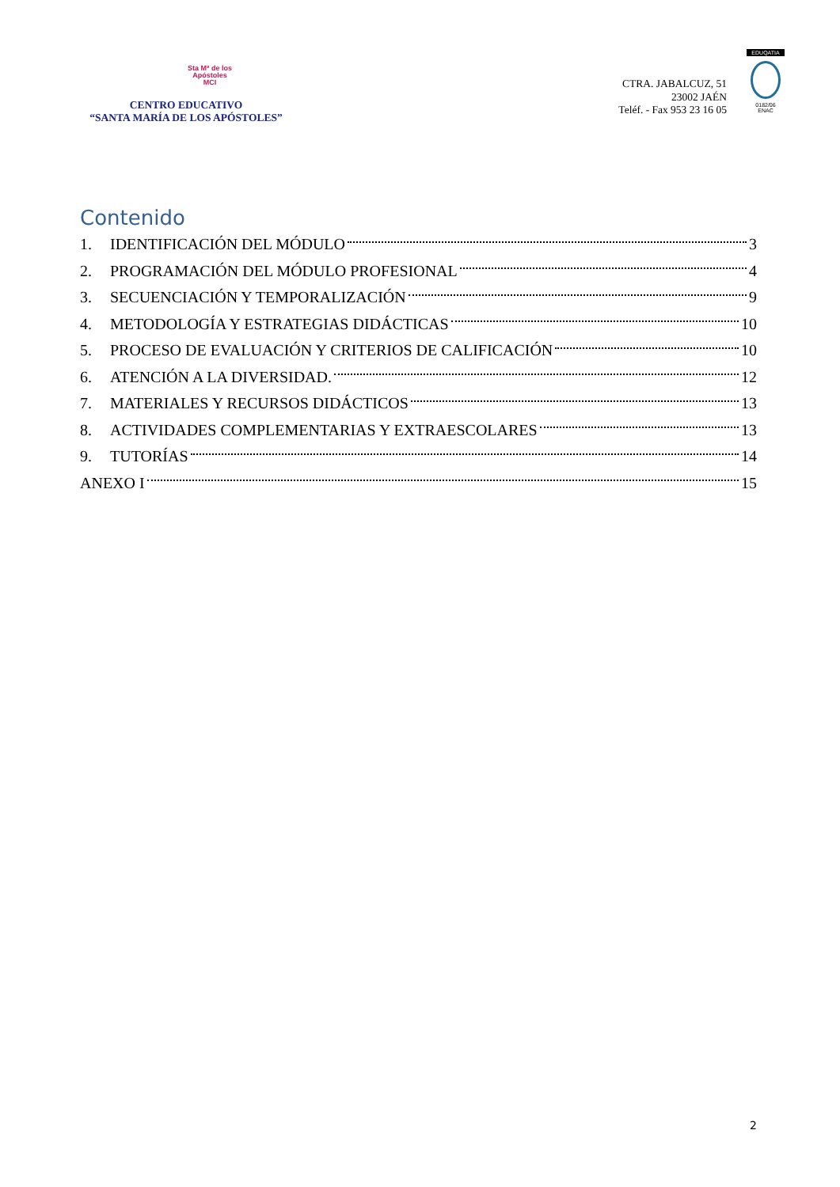Sta Mª de los
Apóstoles
MCI
CENTRO EDUCATIVO
“SANTA MARÍA DE LOS APÓSTOLES”
CTRA. JABALCUZ, 51
23002 JAÉN
Teléf. - Fax 953 23 16 05
EDUQATIA
0182/06
ENAC
Contenido
1. IDENTIFICACIÓN DEL MÓDULO 3
2. PROGRAMACIÓN DEL MÓDULO PROFESIONAL 4
3. SECUENCIACIÓN Y TEMPORALIZACIÓN 9
4. METODOLOGÍA Y ESTRATEGIAS DIDÁCTICAS 10
5. PROCESO DE EVALUACIÓN Y CRITERIOS DE CALIFICACIÓN 10
6. ATENCIÓN A LA DIVERSIDAD. 12
7. MATERIALES Y RECURSOS DIDÁCTICOS 13
8. ACTIVIDADES COMPLEMENTARIAS Y EXTRAESCOLARES 13
9. TUTORÍAS 14
ANEXO I 15
2